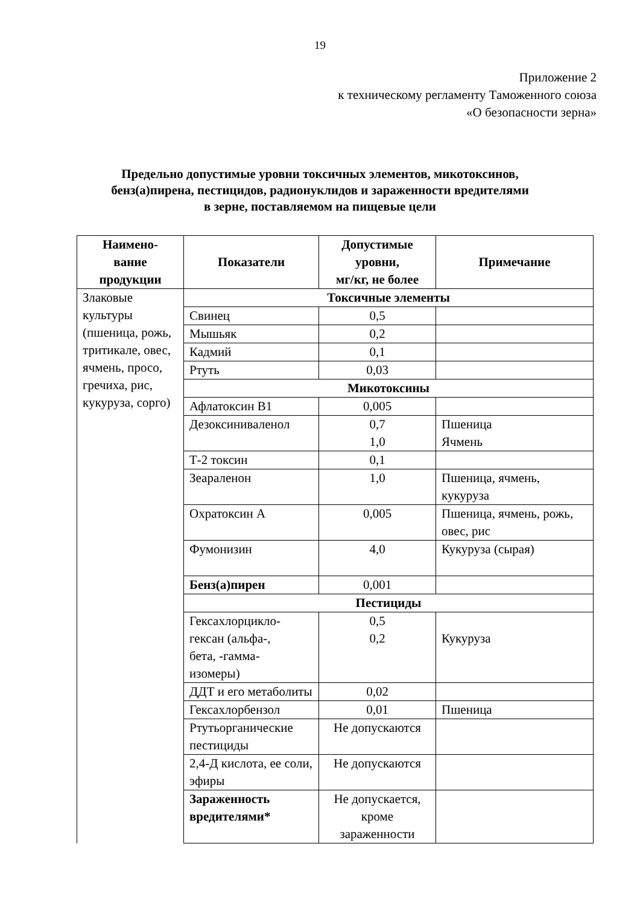19
Приложение 2
к техническому регламенту Таможенного союза
«О безопасности зерна»
Предельно допустимые уровни токсичных элементов, микотоксинов,
бенз(а)пирена, пестицидов, радионуклидов и зараженности вредителями
в зерне, поставляемом на пищевые цели
| Наимено- вание продукции | Показатели | Допустимые уровни, мг/кг, не более | Примечание |
| --- | --- | --- | --- |
| Злаковые культуры (пшеница, рожь, тритикале, овес, ячмень, просо, гречиха, рис, кукуруза, сорго) | Токсичные элементы | | |
| | Свинец | 0,5 | |
| | Мышьяк | 0,2 | |
| | Кадмий | 0,1 | |
| | Ртуть | 0,03 | |
| | Микотоксины | | |
| | Афлатоксин В1 | 0,005 | |
| | Дезоксиниваленол | 0,7 1,0 | Пшеница Ячмень |
| | Т-2 токсин | 0,1 | |
| | Зеараленон | 1,0 | Пшеница, ячмень, кукуруза |
| | Охратоксин А | 0,005 | Пшеница, ячмень, рожь, овес, рис |
| | Фумонизин | 4,0 | Кукуруза (сырая) |
| | Бенз(а)пирен | 0,001 | |
| | Пестициды | | |
| | Гексахлорцикло- гексан (альфа-, бета, -гамма- изомеры) | 0,5 0,2 | Кукуруза |
| | ДДТ и его метаболиты | 0,02 | |
| | Гексахлорбензол | 0,01 | Пшеница |
| | Ртутьорганические пестициды | Не допускаются | |
| | 2,4-Д кислота, ее соли, эфиры | Не допускаются | |
| | Зараженность вредителями* | Не допускается, кроме зараженности | |